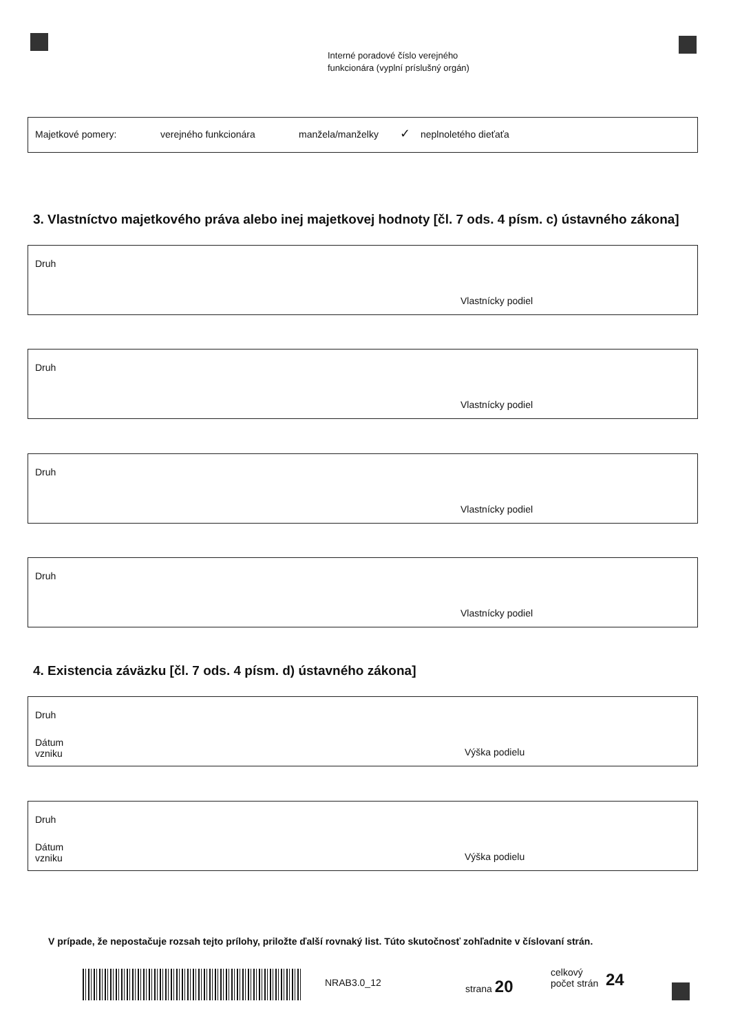Interné poradové číslo verejného
funkcionára (vyplní príslušný orgán)
Majetkové pomery: verejného funkcionára manžela/manželky ✓ neplnoletého dieťaťa
3. Vlastníctvo majetkového práva alebo inej majetkovej hodnoty [čl. 7 ods. 4 písm. c) ústavného zákona]
Druh
Vlastnícky podiel
Druh
Vlastnícky podiel
Druh
Vlastnícky podiel
Druh
Vlastnícky podiel
4. Existencia záväzku [čl. 7 ods. 4 písm. d) ústavného zákona]
Druh
Dátum
vzniku Výška podielu
Druh
Dátum
vzniku Výška podielu
V prípade, že nepostačuje rozsah tejto prílohy, priložte ďalší rovnaký list. Túto skutočnosť zohľadnite v číslovaní strán.
NRAB3.0_12 strana 20
celkový
počet strán
24